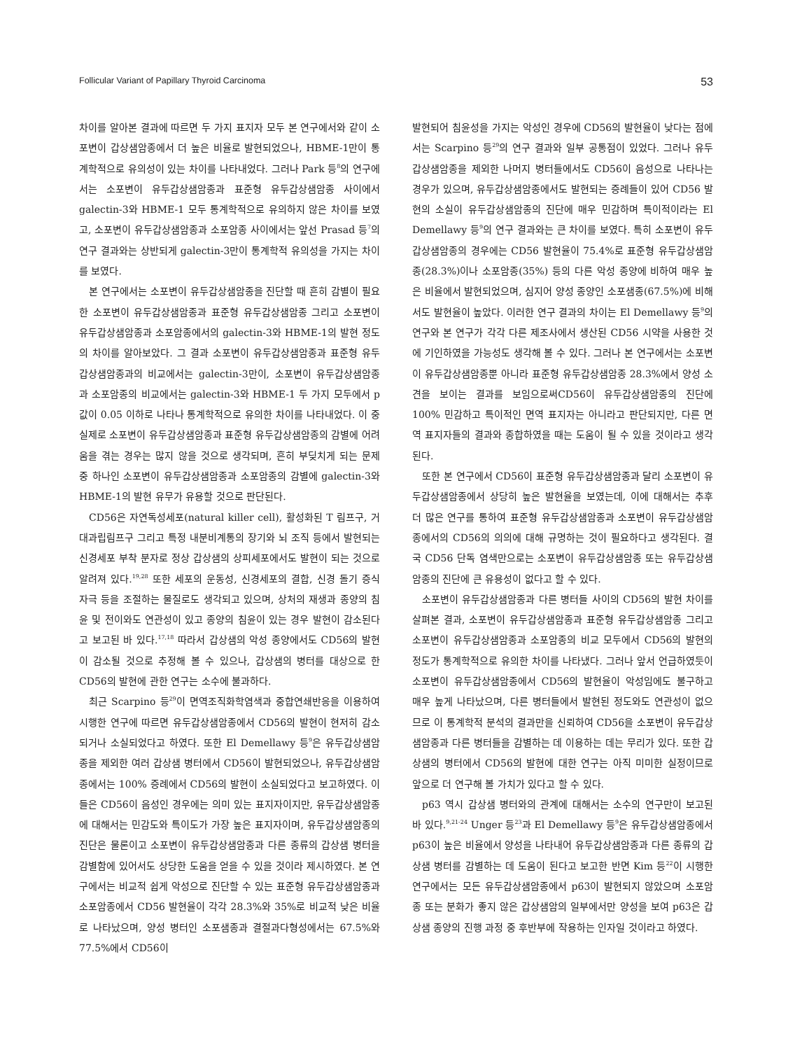Follicular Variant of Papillary Thyroid Carcinoma 53
차이를 알아본 결과에 따르면 두 가지 표지자 모두 본 연구에서와 같이 소포변이 갑상샘암종에서 더 높은 비율로 발현되었으나, HBME-1만이 통계학적으로 유의성이 있는 차이를 나타내었다. 그러나 Park 등<sup>8</sup>의 연구에서는 소포변이 유두갑상샘암종과 표준형 유두갑상샘암종 사이에서 galectin-3와 HBME-1 모두 통계학적으로 유의하지 않은 차이를 보였고, 소포변이 유두갑상샘암종과 소포암종 사이에서는 앞선 Prasad 등<sup>7</sup>의 연구 결과와는 상반되게 galectin-3만이 통계학적 유의성을 가지는 차이를 보였다.
본 연구에서는 소포변이 유두갑상샘암종을 진단할 때 흔히 감별이 필요한 소포변이 유두갑상샘암종과 표준형 유두갑상샘암종 그리고 소포변이 유두갑상샘암종과 소포암종에서의 galectin-3와 HBME-1의 발현 정도의 차이를 알아보았다. 그 결과 소포변이 유두갑상샘암종과 표준형 유두갑상샘암종과의 비교에서는 galectin-3만이, 소포변이 유두갑상샘암종과 소포암종의 비교에서는 galectin-3와 HBME-1 두 가지 모두에서 p값이 0.05 이하로 나타나 통계학적으로 유의한 차이를 나타내었다. 이 중 실제로 소포변이 유두갑상샘암종과 표준형 유두갑상샘암종의 감별에 어려움을 겪는 경우는 많지 않을 것으로 생각되며, 흔히 부딪치게 되는 문제 중 하나인 소포변이 유두갑상샘암종과 소포암종의 감별에 galectin-3와 HBME-1의 발현 유무가 유용할 것으로 판단된다.
CD56은 자연독성세포(natural killer cell), 활성화된 T 림프구, 거대과립림프구 그리고 특정 내분비계통의 장기와 뇌 조직 등에서 발현되는 신경세포 부착 분자로 정상 갑상샘의 상피세포에서도 발현이 되는 것으로 알려져 있다.<sup>19,28</sup> 또한 세포의 운동성, 신경세포의 결합, 신경 돌기 증식 자극 등을 조절하는 물질로도 생각되고 있으며, 상처의 재생과 종양의 침윤 및 전이와도 연관성이 있고 종양의 침윤이 있는 경우 발현이 감소된다고 보고된 바 있다.<sup>17,18</sup> 따라서 갑상샘의 악성 종양에서도 CD56의 발현이 감소될 것으로 추정해 볼 수 있으나, 갑상샘의 병터를 대상으로 한 CD56의 발현에 관한 연구는 소수에 불과하다.
최근 Scarpino 등<sup>29</sup>이 면역조직화학염색과 중합연쇄반응을 이용하여 시행한 연구에 따르면 유두갑상샘암종에서 CD56의 발현이 현저히 감소되거나 소실되었다고 하였다. 또한 El Demellawy 등<sup>9</sup>은 유두갑상샘암종을 제외한 여러 갑상샘 병터에서 CD56이 발현되었으나, 유두갑상샘암종에서는 100% 증례에서 CD56의 발현이 소실되었다고 보고하였다. 이들은 CD56이 음성인 경우에는 의미 있는 표지자이지만, 유두갑상샘암종에 대해서는 민감도와 특이도가 가장 높은 표지자이며, 유두갑상샘암종의 진단은 물론이고 소포변이 유두갑상샘암종과 다른 종류의 갑상샘 병터을 감별함에 있어서도 상당한 도움을 얻을 수 있을 것이라 제시하였다. 본 연구에서는 비교적 쉽게 악성으로 진단할 수 있는 표준형 유두갑상샘암종과 소포암종에서 CD56 발현율이 각각 28.3%와 35%로 비교적 낮은 비율로 나타났으며, 양성 병터인 소포샘종과 결절과다형성에서는 67.5%와 77.5%에서 CD56이
발현되어 침윤성을 가지는 악성인 경우에 CD56의 발현율이 낮다는 점에서는 Scarpino 등<sup>29</sup>의 연구 결과와 일부 공통점이 있었다. 그러나 유두갑상샘암종을 제외한 나머지 병터들에서도 CD56이 음성으로 나타나는 경우가 있으며, 유두갑상샘암종에서도 발현되는 증례들이 있어 CD56 발현의 소실이 유두갑상샘암종의 진단에 매우 민감하며 특이적이라는 El Demellawy 등<sup>9</sup>의 연구 결과와는 큰 차이를 보였다. 특히 소포변이 유두갑상샘암종의 경우에는 CD56 발현율이 75.4%로 표준형 유두갑상샘암종(28.3%)이나 소포암종(35%) 등의 다른 악성 종양에 비하여 매우 높은 비율에서 발현되었으며, 심지어 양성 종양인 소포샘종(67.5%)에 비해서도 발현율이 높았다. 이러한 연구 결과의 차이는 El Demellawy 등<sup>9</sup>의 연구와 본 연구가 각각 다른 제조사에서 생산된 CD56 시약을 사용한 것에 기인하였을 가능성도 생각해 볼 수 있다. 그러나 본 연구에서는 소포변이 유두갑상샘암종뿐 아니라 표준형 유두갑상샘암종 28.3%에서 양성 소견을 보이는 결과를 보임으로써CD56이 유두갑상샘암종의 진단에 100% 민감하고 특이적인 면역 표지자는 아니라고 판단되지만, 다른 면역 표지자들의 결과와 종합하였을 때는 도움이 될 수 있을 것이라고 생각된다.
또한 본 연구에서 CD56이 표준형 유두갑상샘암종과 달리 소포변이 유두갑상샘암종에서 상당히 높은 발현율을 보였는데, 이에 대해서는 추후 더 많은 연구를 통하여 표준형 유두갑상샘암종과 소포변이 유두갑상샘암종에서의 CD56의 의의에 대해 규명하는 것이 필요하다고 생각된다. 결국 CD56 단독 염색만으로는 소포변이 유두갑상샘암종 또는 유두갑상샘암종의 진단에 큰 유용성이 없다고 할 수 있다.
소포변이 유두갑상샘암종과 다른 병터들 사이의 CD56의 발현 차이를 살펴본 결과, 소포변이 유두갑상샘암종과 표준형 유두갑상샘암종 그리고 소포변이 유두갑상샘암종과 소포암종의 비교 모두에서 CD56의 발현의 정도가 통계학적으로 유의한 차이를 나타냈다. 그러나 앞서 언급하였듯이 소포변이 유두갑상샘암종에서 CD56의 발현율이 악성임에도 불구하고 매우 높게 나타났으며, 다른 병터들에서 발현된 정도와도 연관성이 없으므로 이 통계학적 분석의 결과만을 신뢰하여 CD56을 소포변이 유두갑상샘암종과 다른 병터들을 감별하는 데 이용하는 데는 무리가 있다. 또한 갑상샘의 병터에서 CD56의 발현에 대한 연구는 아직 미미한 실정이므로 앞으로 더 연구해 볼 가치가 있다고 할 수 있다.
p63 역시 갑상샘 병터와의 관계에 대해서는 소수의 연구만이 보고된 바 있다.<sup>9,21-24</sup> Unger 등<sup>23</sup>과 El Demellawy 등<sup>9</sup>은 유두갑상샘암종에서 p63이 높은 비율에서 양성을 나타내어 유두갑상샘암종과 다른 종류의 갑상샘 병터를 감별하는 데 도움이 된다고 보고한 반면 Kim 등<sup>22</sup>이 시행한 연구에서는 모든 유두갑상샘암종에서 p63이 발현되지 않았으며 소포암종 또는 분화가 좋지 않은 갑상샘암의 일부에서만 양성을 보여 p63은 갑상샘 종양의 진행 과정 중 후반부에 작용하는 인자일 것이라고 하였다.